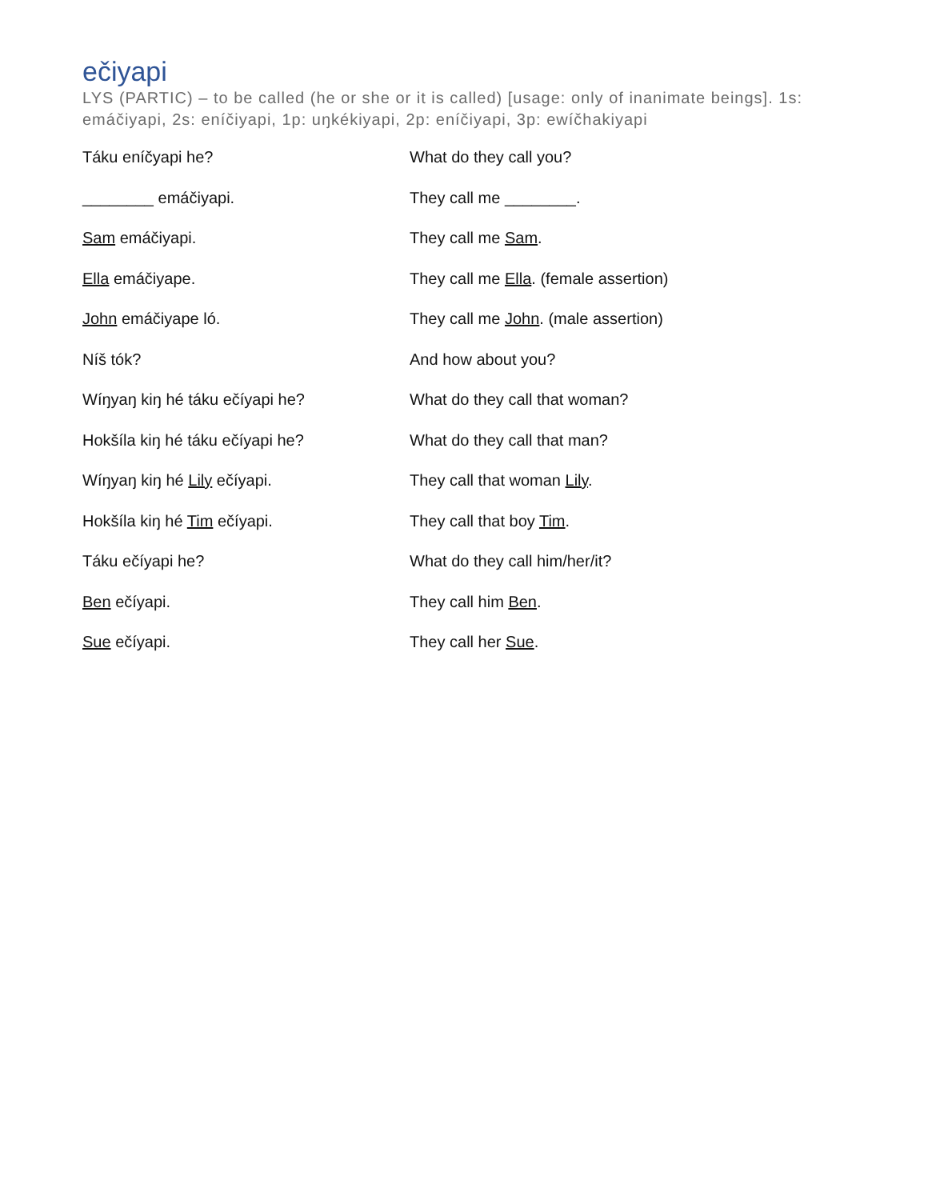ečiyapi
LYS (PARTIC) – to be called (he or she or it is called) [usage: only of inanimate beings]. 1s: emáčiyapi, 2s: eníčiyapi, 1p: uŋkékiyapi, 2p: eníčiyapi, 3p: ewíčhakiyapi
| Táku eníčyapi he? | What do they call you? |
| ________ emáčiyapi. | They call me ________. |
| Sam emáčiyapi. | They call me Sam . |
| Ella emáčiyape. | They call me Ella . (female assertion) |
| John emáčiyape ló. | They call me John . (male assertion) |
| Níš tók? | And how about you? |
| Wíŋyaŋ kiŋ hé táku ečíyapi he? | What do they call that woman? |
| Hokšíla kiŋ hé táku ečíyapi he? | What do they call that man? |
| Wíŋyaŋ kiŋ hé Lily ečíyapi. | They call that woman Lily . |
| Hokšíla kiŋ hé Tim ečíyapi. | They call that boy Tim . |
| Táku ečíyapi he? | What do they call him/her/it? |
| Ben ečíyapi. | They call him Ben . |
| Sue ečíyapi. | They call her Sue . |